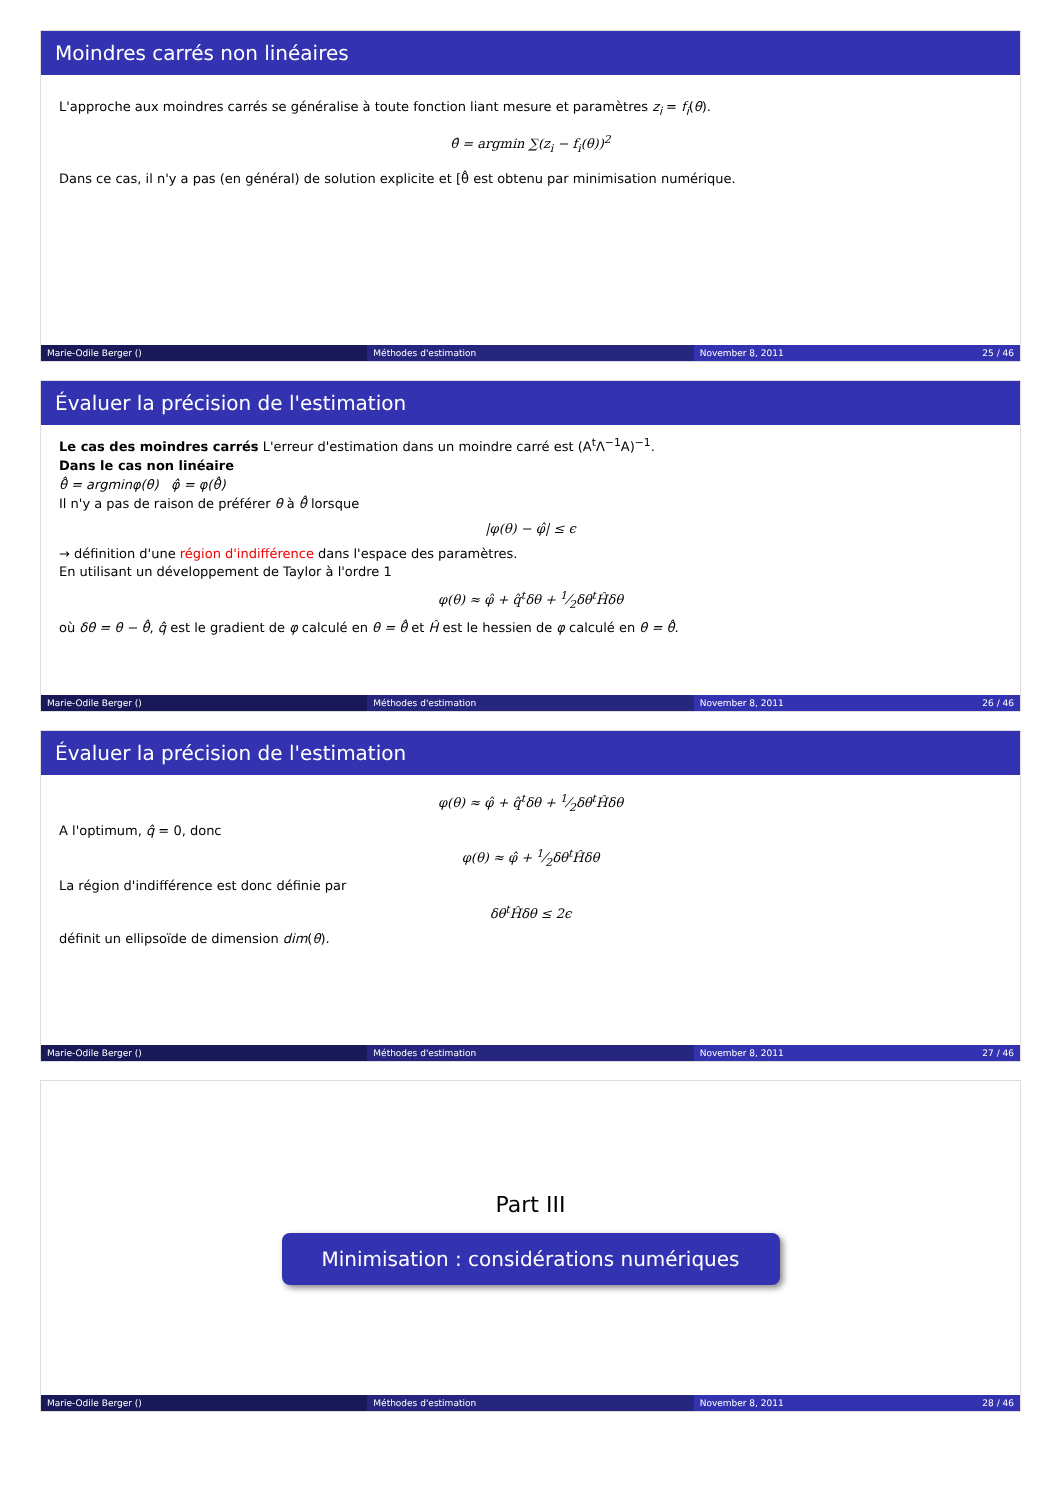Moindres carrés non linéaires
L'approche aux moindres carrés se généralise à toute fonction liant mesure et paramètres z<sub>i</sub> = f<sub>i</sub>(θ).
θ̂ = argmin ∑(z<sub>i</sub> − f<sub>i</sub>(θ))<sup>2</sup>
Dans ce cas, il n'y a pas (en général) de solution explicite et [θ̂ est obtenu par minimisation numérique.
Marie-Odile Berger () Méthodes d'estimation November 8, 2011 25 / 46
Évaluer la précision de l'estimation
Le cas des moindres carrés L'erreur d'estimation dans un moindre carré est (A<sup>t</sup>Λ<sup>−1</sup>A)<sup>−1</sup>.
Dans le cas non linéaire
θ̂ = argminφ(θ) φ̂ = φ(θ̂)
Il n'y a pas de raison de préférer θ à θ̂ lorsque
|φ(θ) − φ̂| ≤ ϵ
→ définition d'une région d'indifférence dans l'espace des paramètres.
En utilisant un développement de Taylor à l'ordre 1
φ(θ) ≈ φ̂ + q̂<sup>t</sup>δθ + 1⁄2δθ<sup>t</sup>Ĥδθ
où δθ = θ − θ̂, q̂ est le gradient de φ calculé en θ = θ̂ et Ĥ est le hessien de φ calculé en θ = θ̂.
Marie-Odile Berger () Méthodes d'estimation November 8, 2011 26 / 46
Évaluer la précision de l'estimation
φ(θ) ≈ φ̂ + q̂<sup>t</sup>δθ + 1⁄2δθ<sup>t</sup>Ĥδθ
A l'optimum, q̂ = 0, donc
φ(θ) ≈ φ̂ + 1⁄2δθ<sup>t</sup>Ĥδθ
La région d'indifférence est donc définie par
δθ<sup>t</sup>Ĥδθ ≤ 2ϵ
définit un ellipsoïde de dimension dim(θ).
Marie-Odile Berger () Méthodes d'estimation November 8, 2011 27 / 46
Part III
Minimisation : considérations numériques
Marie-Odile Berger () Méthodes d'estimation November 8, 2011 28 / 46